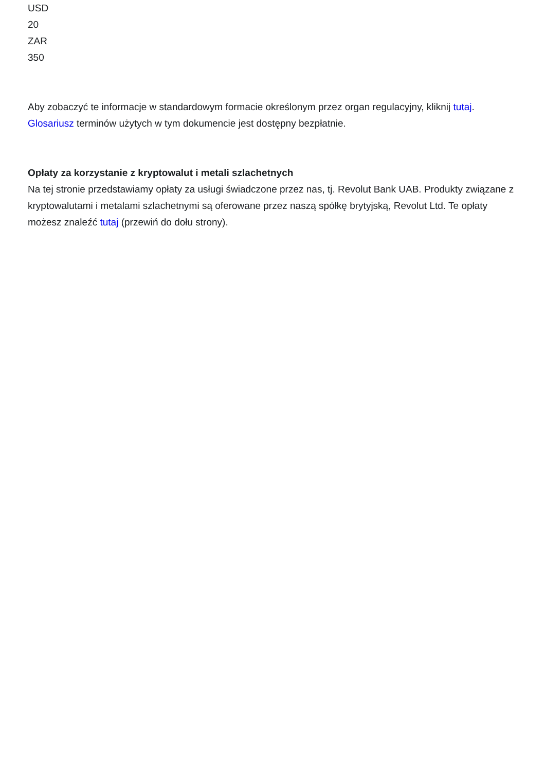USD
20
ZAR
350
Aby zobaczyć te informacje w standardowym formacie określonym przez organ regulacyjny, kliknij tutaj.
Glosariusz terminów użytych w tym dokumencie jest dostępny bezpłatnie.
Opłaty za korzystanie z kryptowalut i metali szlachetnych
Na tej stronie przedstawiamy opłaty za usługi świadczone przez nas, tj. Revolut Bank UAB. Produkty związane z kryptowalutami i metalami szlachetnymi są oferowane przez naszą spółkę brytyjską, Revolut Ltd. Te opłaty możesz znaleźć tutaj (przewiń do dołu strony).